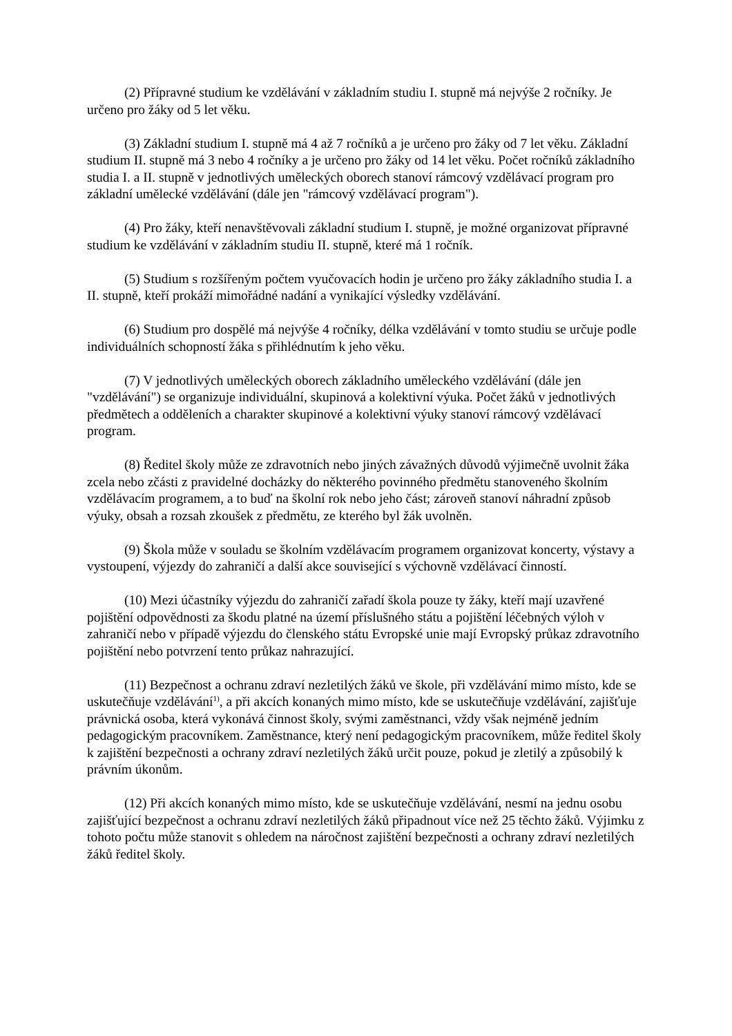(2) Přípravné studium ke vzdělávání v základním studiu I. stupně má nejvýše 2 ročníky. Je určeno pro žáky od 5 let věku.
(3) Základní studium I. stupně má 4 až 7 ročníků a je určeno pro žáky od 7 let věku. Základní studium II. stupně má 3 nebo 4 ročníky a je určeno pro žáky od 14 let věku. Počet ročníků základního studia I. a II. stupně v jednotlivých uměleckých oborech stanoví rámcový vzdělávací program pro základní umělecké vzdělávání (dále jen "rámcový vzdělávací program").
(4) Pro žáky, kteří nenavštěvovali základní studium I. stupně, je možné organizovat přípravné studium ke vzdělávání v základním studiu II. stupně, které má 1 ročník.
(5) Studium s rozšířeným počtem vyučovacích hodin je určeno pro žáky základního studia I. a II. stupně, kteří prokáží mimořádné nadání a vynikající výsledky vzdělávání.
(6) Studium pro dospělé má nejvýše 4 ročníky, délka vzdělávání v tomto studiu se určuje podle individuálních schopností žáka s přihlédnutím k jeho věku.
(7) V jednotlivých uměleckých oborech základního uměleckého vzdělávání (dále jen "vzdělávání") se organizuje individuální, skupinová a kolektivní výuka. Počet žáků v jednotlivých předmětech a odděleních a charakter skupinové a kolektivní výuky stanoví rámcový vzdělávací program.
(8) Ředitel školy může ze zdravotních nebo jiných závažných důvodů výjimečně uvolnit žáka zcela nebo zčásti z pravidelné docházky do některého povinného předmětu stanoveného školním vzdělávacím programem, a to buď na školní rok nebo jeho část; zároveň stanoví náhradní způsob výuky, obsah a rozsah zkoušek z předmětu, ze kterého byl žák uvolněn.
(9) Škola může v souladu se školním vzdělávacím programem organizovat koncerty, výstavy a vystoupení, výjezdy do zahraničí a další akce související s výchovně vzdělávací činností.
(10) Mezi účastníky výjezdu do zahraničí zařadí škola pouze ty žáky, kteří mají uzavřené pojištění odpovědnosti za škodu platné na území příslušného státu a pojištění léčebných výloh v zahraničí nebo v případě výjezdu do členského státu Evropské unie mají Evropský průkaz zdravotního pojištění nebo potvrzení tento průkaz nahrazující.
(11) Bezpečnost a ochranu zdraví nezletilých žáků ve škole, při vzdělávání mimo místo, kde se uskutečňuje vzdělávání<sup>1)</sup>, a při akcích konaných mimo místo, kde se uskutečňuje vzdělávání, zajišťuje právnická osoba, která vykonává činnost školy, svými zaměstnanci, vždy však nejméně jedním pedagogickým pracovníkem. Zaměstnance, který není pedagogickým pracovníkem, může ředitel školy k zajištění bezpečnosti a ochrany zdraví nezletilých žáků určit pouze, pokud je zletilý a způsobilý k právním úkonům.
(12) Při akcích konaných mimo místo, kde se uskutečňuje vzdělávání, nesmí na jednu osobu zajišťující bezpečnost a ochranu zdraví nezletilých žáků připadnout více než 25 těchto žáků. Výjimku z tohoto počtu může stanovit s ohledem na náročnost zajištění bezpečnosti a ochrany zdraví nezletilých žáků ředitel školy.